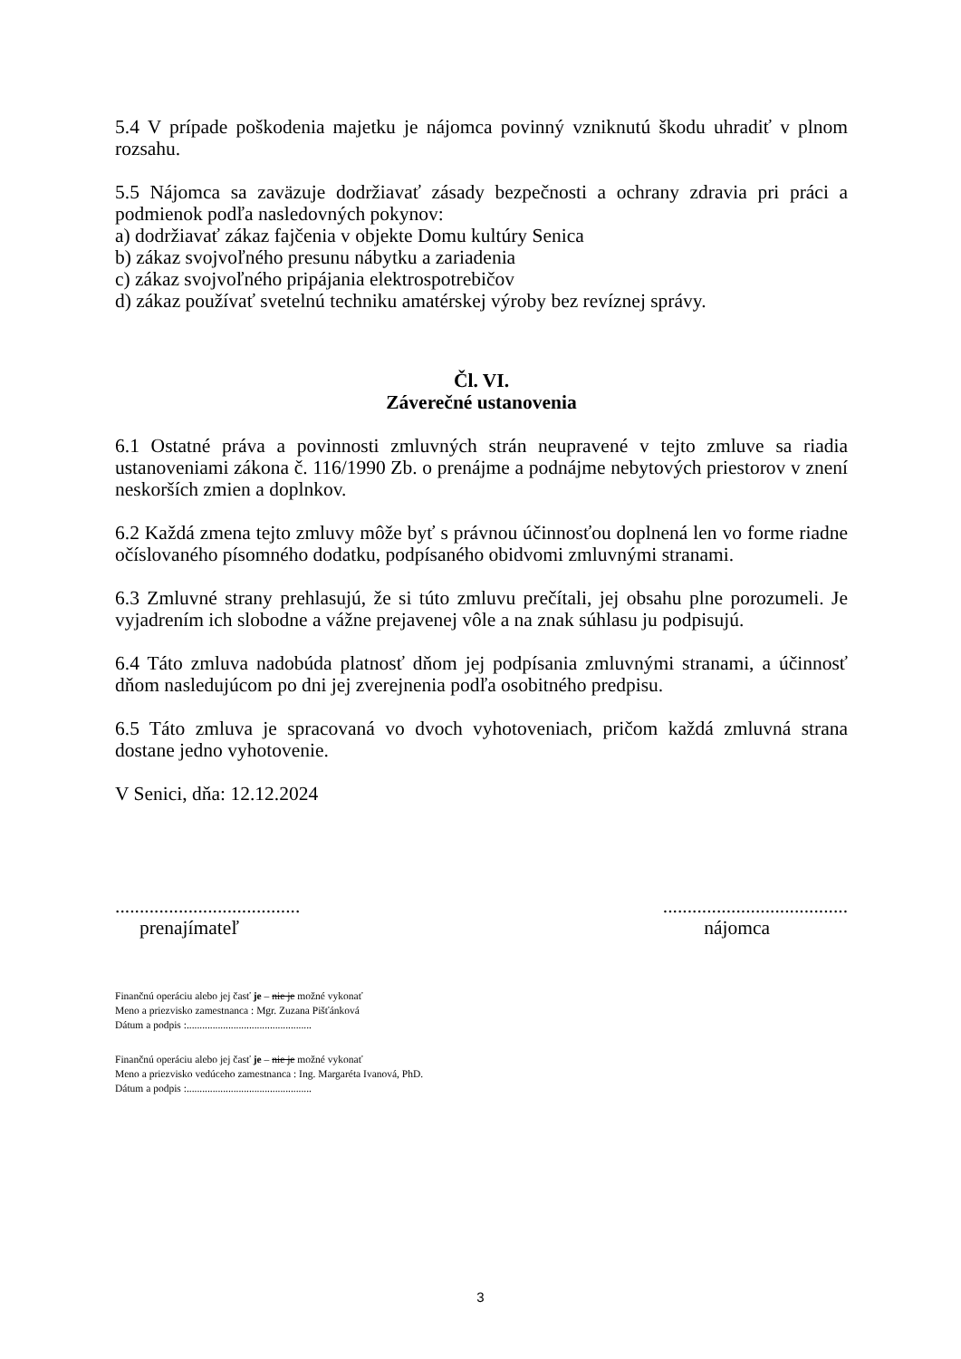5.4 V prípade poškodenia majetku je nájomca povinný vzniknutú škodu uhradiť v plnom rozsahu.
5.5 Nájomca sa zaväzuje dodržiavať zásady bezpečnosti a ochrany zdravia pri práci a podmienok podľa nasledovných pokynov:
a) dodržiavať zákaz fajčenia v objekte Domu kultúry Senica
b) zákaz svojvoľného presunu nábytku a zariadenia
c) zákaz svojvoľného pripájania elektrospotrebičov
d) zákaz používať svetelnú techniku amatérskej výroby bez revíznej správy.
Čl. VI.
Záverečné ustanovenia
6.1 Ostatné práva a povinnosti zmluvných strán neupravené v tejto zmluve sa riadia ustanoveniami zákona č. 116/1990 Zb. o prenájme a podnájme nebytových priestorov v znení neskorších zmien a doplnkov.
6.2 Každá zmena tejto zmluvy môže byť s právnou účinnosťou doplnená len vo forme riadne očíslovaného písomného dodatku, podpísaného obidvomi zmluvnými stranami.
6.3 Zmluvné strany prehlasujú, že si túto zmluvu prečítali, jej obsahu plne porozumeli. Je vyjadrením ich slobodne a vážne prejavenej vôle a na znak súhlasu ju podpisujú.
6.4 Táto zmluva nadobúda platnosť dňom jej podpísania zmluvnými stranami, a účinnosť dňom nasledujúcom po dni jej zverejnenia podľa osobitného predpisu.
6.5 Táto zmluva je spracovaná vo dvoch vyhotoveniach, pričom každá zmluvná strana dostane jedno vyhotovenie.
V Senici, dňa: 12.12.2024
......................................
prenajímateľ
......................................
nájomca
Finančnú operáciu alebo jej časť je – nie je možné vykonať
Meno a priezvisko zamestnanca : Mgr. Zuzana Pišťánková
Dátum a podpis :................................................
Finančnú operáciu alebo jej časť je – nie je možné vykonať
Meno a priezvisko vedúceho zamestnanca : Ing. Margaréta Ivanová, PhD.
Dátum a podpis :................................................
3